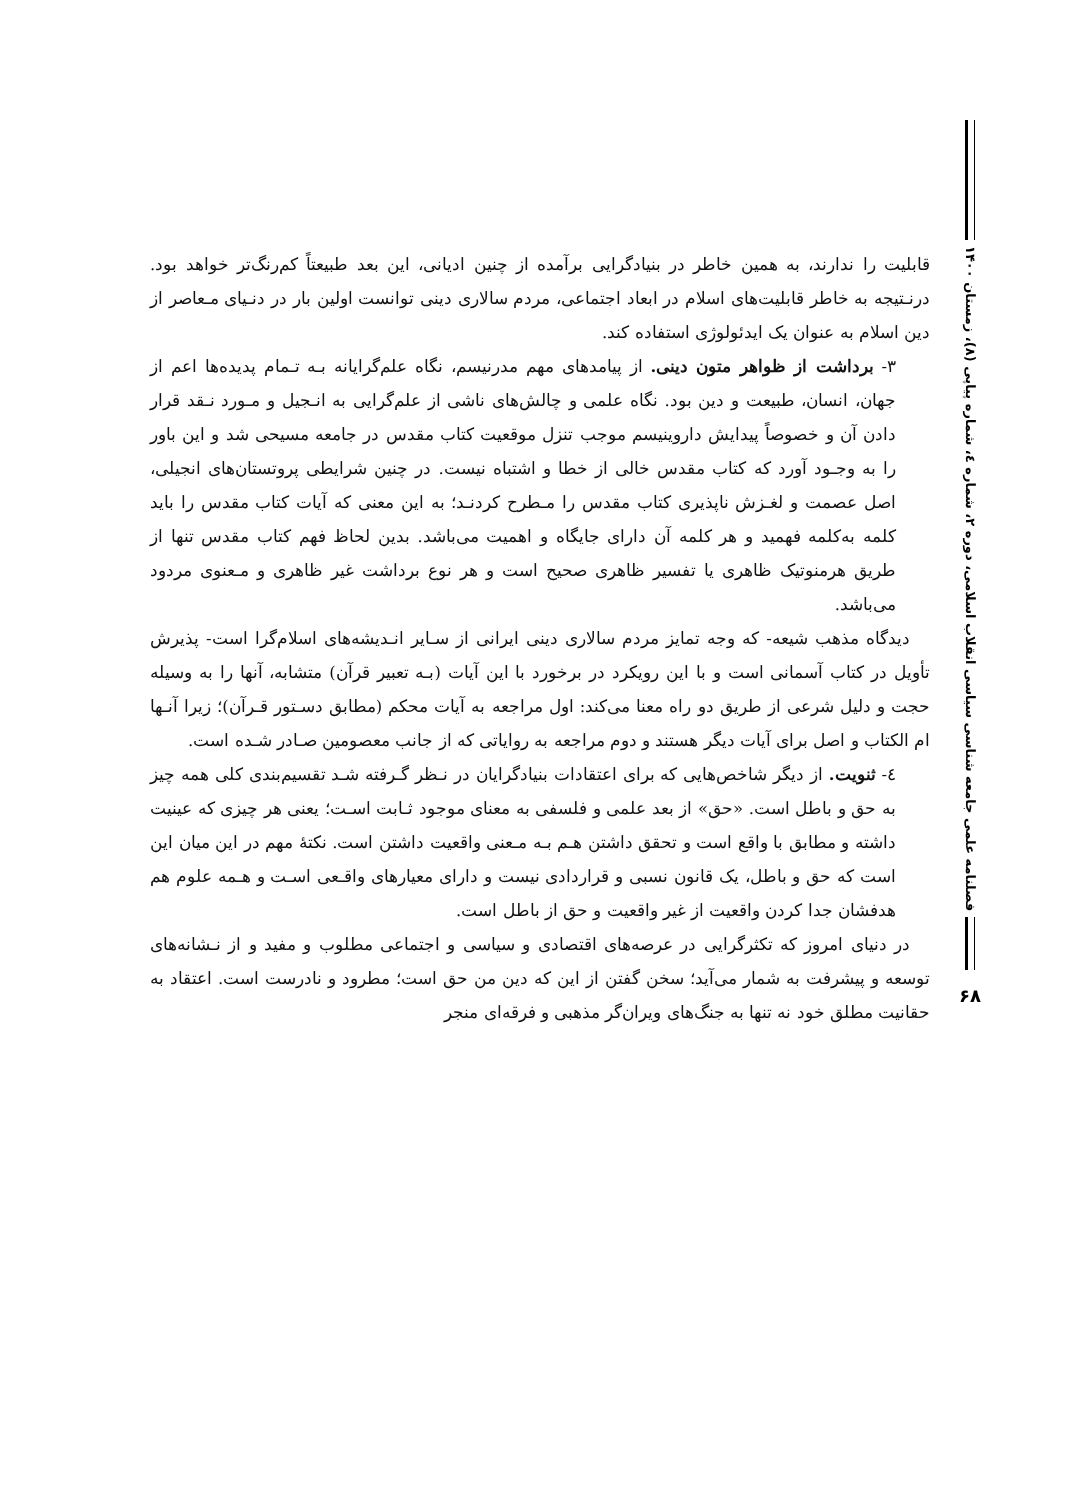قابلیت را ندارند، به همین خاطر در بنیادگرایی برآمده از چنین ادیانی، این بعد طبیعتاً کم‌رنگ‌تر خواهد بود. درنـتیجه به خاطر قابلیت‌های اسلام در ابعاد اجتماعی، مردم سالاری دینی توانست اولین بار در دنـیای مـعاصر از دین اسلام به عنوان یک ایدئولوژی استفاده کند.
۳- برداشت از ظواهر متون دینی. از پیامدهای مهم مدرنیسم، نگاه علم‌گرایانه بـه تـمام پدیده‌ها اعم از جهان، انسان، طبیعت و دین بود. نگاه علمی و چالش‌های ناشی از علم‌گرایی به انـجیل و مـورد نـقد قرار دادن آن و خصوصاً پیدایش داروینیسم موجب تنزل موقعیت کتاب مقدس در جامعه مسیحی شد و این باور را به وجـود آورد که کتاب مقدس خالی از خطا و اشتباه نیست. در چنین شرایطی پروتستان‌های انجیلی، اصل عصمت و لغـزش ناپذیری کتاب مقدس را مـطرح کردنـد؛ به این معنی که آیات کتاب مقدس را باید کلمه به‌کلمه فهمید و هر کلمه آن دارای جایگاه و اهمیت می‌باشد. بدین لحاظ فهم کتاب مقدس تنها از طریق هرمنوتیک ظاهری یا تفسیر ظاهری صحیح است و هر نوع برداشت غیر ظاهری و مـعنوی مردود می‌باشد.
دیدگاه مذهب شیعه- که وجه تمایز مردم سالاری دینی ایرانی از سـایر انـدیشه‌های اسلام‌گرا است- پذیرش تأویل در کتاب آسمانی است و با این رویکرد در برخورد با این آیات (بـه تعبیر قرآن) متشابه، آنها را به وسیله حجت و دلیل شرعی از طریق دو راه معنا می‌کند: اول مراجعه به آیات محکم (مطابق دسـتور قـرآن)؛ زیرا آنـها ام الکتاب و اصل برای آیات دیگر هستند و دوم مراجعه به روایاتی که از جانب معصومین صـادر شـده است.
٤- ثنویت. از دیگر شاخص‌هایی که برای اعتقادات بنیادگرایان در نـظر گـرفته شـد تقسیم‌بندی کلی همه چیز به حق و باطل است. «حق» از بعد علمی و فلسفی به معنای موجود ثـابت اسـت؛ یعنی هر چیزی که عینیت داشته و مطابق با واقع است و تحقق داشتن هـم بـه مـعنی واقعیت داشتن است. نکتهٔ مهم در این میان این است که حق و باطل، یک قانون نسبی و قراردادی نیست و دارای معیارهای واقـعی اسـت و هـمه علوم هم هدفشان جدا کردن واقعیت از غیر واقعیت و حق از باطل است.
در دنیای امروز که تکثرگرایی در عرصه‌های اقتصادی و سیاسی و اجتماعی مطلوب و مفید و از نـشانه‌های توسعه و پیشرفت به شمار می‌آید؛ سخن گفتن از این که دین من حق است؛ مطرود و نادرست است. اعتقاد به حقانیت مطلق خود نه تنها به جنگ‌های ویران‌گر مذهبی و فرقه‌ای منجر
فصلنامه علمی جامعه شناسی سیاسی انقلاب اسلامی، دوره ۲، شماره ٤، شماره پیاپی (۸)، زمستان ۱۴۰۰
۶۸